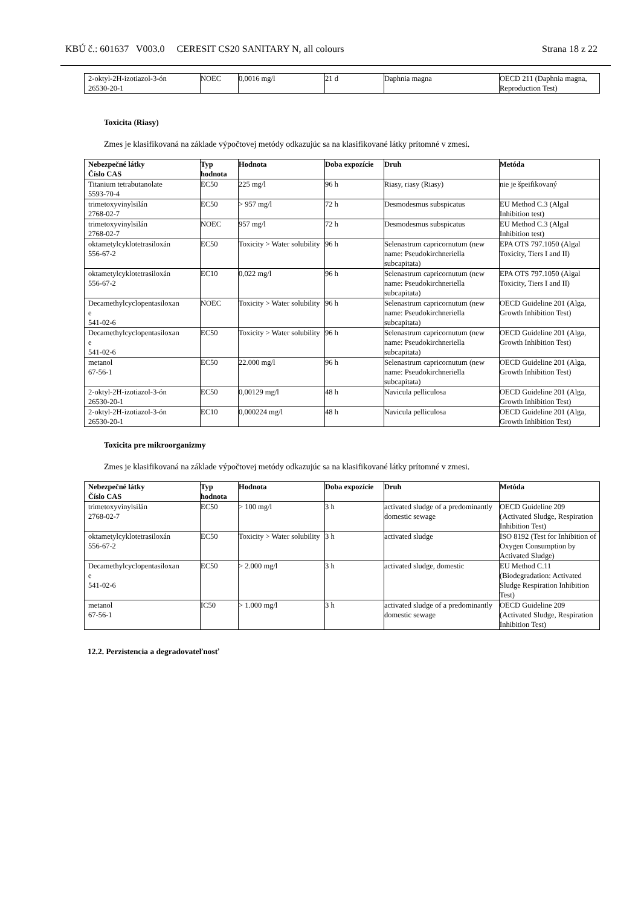KBÚ č.: 601637 V003.0 CERESIT CS20 SANITARY N, all colours Strana 18 z 22
| 2-oktyl-2H-izotiazol-3-ón 26530-20-1 | NOEC | 0,0016 mg/l | 21 d | Daphnia magna | OECD 211 (Daphnia magna, Reproduction Test) |
Toxicita (Riasy)
Zmes je klasifikovaná na základe výpočtovej metódy odkazujúc sa na klasifikované látky prítomné v zmesi.
| Nebezpečné látky Číslo CAS | Typ hodnota | Hodnota | Doba expozície | Druh | Metóda |
| --- | --- | --- | --- | --- | --- |
| Titanium tetrabutanolate 5593-70-4 | EC50 | 225 mg/l | 96 h | Riasy, riasy (Riasy) | nie je špeifikovaný |
| trimetoxyvinylsilán 2768-02-7 | EC50 | > 957 mg/l | 72 h | Desmodesmus subspicatus | EU Method C.3 (Algal Inhibition test) |
| trimetoxyvinylsilán 2768-02-7 | NOEC | 957 mg/l | 72 h | Desmodesmus subspicatus | EU Method C.3 (Algal Inhibition test) |
| oktametylcyklotetrasiloxán 556-67-2 | EC50 | Toxicity > Water solubility | 96 h | Selenastrum capricornutum (new name: Pseudokirchneriella subcapitata) | EPA OTS 797.1050 (Algal Toxicity, Tiers I and II) |
| oktametylcyklotetrasiloxán 556-67-2 | EC10 | 0,022 mg/l | 96 h | Selenastrum capricornutum (new name: Pseudokirchneriella subcapitata) | EPA OTS 797.1050 (Algal Toxicity, Tiers I and II) |
| Decamethylcyclopentasiloxan e 541-02-6 | NOEC | Toxicity > Water solubility | 96 h | Selenastrum capricornutum (new name: Pseudokirchneriella subcapitata) | OECD Guideline 201 (Alga, Growth Inhibition Test) |
| Decamethylcyclopentasiloxan e 541-02-6 | EC50 | Toxicity > Water solubility | 96 h | Selenastrum capricornutum (new name: Pseudokirchneriella subcapitata) | OECD Guideline 201 (Alga, Growth Inhibition Test) |
| metanol 67-56-1 | EC50 | 22.000 mg/l | 96 h | Selenastrum capricornutum (new name: Pseudokirchneriella subcapitata) | OECD Guideline 201 (Alga, Growth Inhibition Test) |
| 2-oktyl-2H-izotiazol-3-ón 26530-20-1 | EC50 | 0,00129 mg/l | 48 h | Navicula pelliculosa | OECD Guideline 201 (Alga, Growth Inhibition Test) |
| 2-oktyl-2H-izotiazol-3-ón 26530-20-1 | EC10 | 0,000224 mg/l | 48 h | Navicula pelliculosa | OECD Guideline 201 (Alga, Growth Inhibition Test) |
Toxicita pre mikroorganizmy
Zmes je klasifikovaná na základe výpočtovej metódy odkazujúc sa na klasifikované látky prítomné v zmesi.
| Nebezpečné látky Číslo CAS | Typ hodnota | Hodnota | Doba expozície | Druh | Metóda |
| --- | --- | --- | --- | --- | --- |
| trimetoxyvinylsilán 2768-02-7 | EC50 | > 100 mg/l | 3 h | activated sludge of a predominantly domestic sewage | OECD Guideline 209 (Activated Sludge, Respiration Inhibition Test) |
| oktametylcyklotetrasiloxán 556-67-2 | EC50 | Toxicity > Water solubility | 3 h | activated sludge | ISO 8192 (Test for Inhibition of Oxygen Consumption by Activated Sludge) |
| Decamethylcyclopentasiloxan e 541-02-6 | EC50 | > 2.000 mg/l | 3 h | activated sludge, domestic | EU Method C.11 (Biodegradation: Activated Sludge Respiration Inhibition Test) |
| metanol 67-56-1 | IC50 | > 1.000 mg/l | 3 h | activated sludge of a predominantly domestic sewage | OECD Guideline 209 (Activated Sludge, Respiration Inhibition Test) |
12.2. Perzistencia a degradovateľnosť